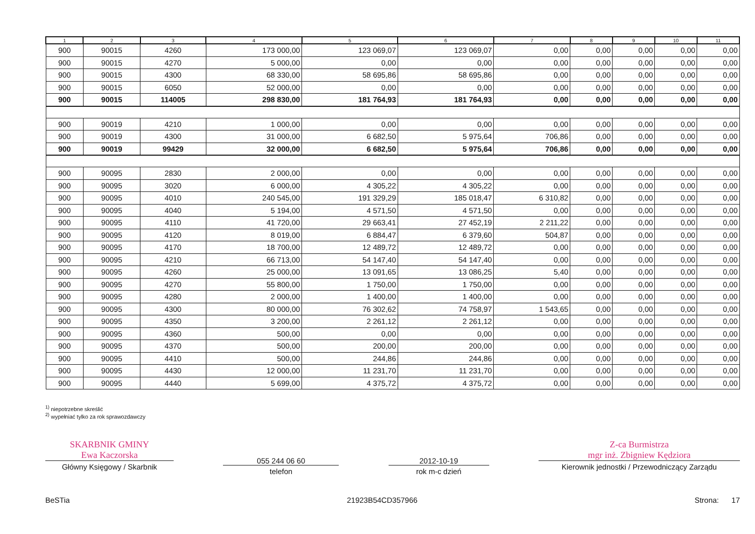| 1 | 2 | 3 | 4 | 5 | 6 | 7 | 8 | 9 | 10 | 11 |
| --- | --- | --- | --- | --- | --- | --- | --- | --- | --- | --- |
| 900 | 90015 | 4260 | 173 000,00 | 123 069,07 | 123 069,07 | 0,00 | 0,00 | 0,00 | 0,00 | 0,00 |
| 900 | 90015 | 4270 | 5 000,00 | 0,00 | 0,00 | 0,00 | 0,00 | 0,00 | 0,00 | 0,00 |
| 900 | 90015 | 4300 | 68 330,00 | 58 695,86 | 58 695,86 | 0,00 | 0,00 | 0,00 | 0,00 | 0,00 |
| 900 | 90015 | 6050 | 52 000,00 | 0,00 | 0,00 | 0,00 | 0,00 | 0,00 | 0,00 | 0,00 |
| 900 | 90015 | 114005 | 298 830,00 | 181 764,93 | 181 764,93 | 0,00 | 0,00 | 0,00 | 0,00 | 0,00 |
| 900 | 90019 | 4210 | 1 000,00 | 0,00 | 0,00 | 0,00 | 0,00 | 0,00 | 0,00 | 0,00 |
| 900 | 90019 | 4300 | 31 000,00 | 6 682,50 | 5 975,64 | 706,86 | 0,00 | 0,00 | 0,00 | 0,00 |
| 900 | 90019 | 99429 | 32 000,00 | 6 682,50 | 5 975,64 | 706,86 | 0,00 | 0,00 | 0,00 | 0,00 |
| 900 | 90095 | 2830 | 2 000,00 | 0,00 | 0,00 | 0,00 | 0,00 | 0,00 | 0,00 | 0,00 |
| 900 | 90095 | 3020 | 6 000,00 | 4 305,22 | 4 305,22 | 0,00 | 0,00 | 0,00 | 0,00 | 0,00 |
| 900 | 90095 | 4010 | 240 545,00 | 191 329,29 | 185 018,47 | 6 310,82 | 0,00 | 0,00 | 0,00 | 0,00 |
| 900 | 90095 | 4040 | 5 194,00 | 4 571,50 | 4 571,50 | 0,00 | 0,00 | 0,00 | 0,00 | 0,00 |
| 900 | 90095 | 4110 | 41 720,00 | 29 663,41 | 27 452,19 | 2 211,22 | 0,00 | 0,00 | 0,00 | 0,00 |
| 900 | 90095 | 4120 | 8 019,00 | 6 884,47 | 6 379,60 | 504,87 | 0,00 | 0,00 | 0,00 | 0,00 |
| 900 | 90095 | 4170 | 18 700,00 | 12 489,72 | 12 489,72 | 0,00 | 0,00 | 0,00 | 0,00 | 0,00 |
| 900 | 90095 | 4210 | 66 713,00 | 54 147,40 | 54 147,40 | 0,00 | 0,00 | 0,00 | 0,00 | 0,00 |
| 900 | 90095 | 4260 | 25 000,00 | 13 091,65 | 13 086,25 | 5,40 | 0,00 | 0,00 | 0,00 | 0,00 |
| 900 | 90095 | 4270 | 55 800,00 | 1 750,00 | 1 750,00 | 0,00 | 0,00 | 0,00 | 0,00 | 0,00 |
| 900 | 90095 | 4280 | 2 000,00 | 1 400,00 | 1 400,00 | 0,00 | 0,00 | 0,00 | 0,00 | 0,00 |
| 900 | 90095 | 4300 | 80 000,00 | 76 302,62 | 74 758,97 | 1 543,65 | 0,00 | 0,00 | 0,00 | 0,00 |
| 900 | 90095 | 4350 | 3 200,00 | 2 261,12 | 2 261,12 | 0,00 | 0,00 | 0,00 | 0,00 | 0,00 |
| 900 | 90095 | 4360 | 500,00 | 0,00 | 0,00 | 0,00 | 0,00 | 0,00 | 0,00 | 0,00 |
| 900 | 90095 | 4370 | 500,00 | 200,00 | 200,00 | 0,00 | 0,00 | 0,00 | 0,00 | 0,00 |
| 900 | 90095 | 4410 | 500,00 | 244,86 | 244,86 | 0,00 | 0,00 | 0,00 | 0,00 | 0,00 |
| 900 | 90095 | 4430 | 12 000,00 | 11 231,70 | 11 231,70 | 0,00 | 0,00 | 0,00 | 0,00 | 0,00 |
| 900 | 90095 | 4440 | 5 699,00 | 4 375,72 | 4 375,72 | 0,00 | 0,00 | 0,00 | 0,00 | 0,00 |
<sup>1)</sup> niepotrzebne skreślić
<sup>2)</sup> wypełniać tylko za rok sprawozdawczy
SKARBNIK GMINY
Ewa Kaczorska
Główny Księgowy / Skarbnik
055 244 06 60
telefon
2012-10-19
rok m-c dzień
Z-ca Burmistrza
mgr inż. Zbigniew Kędziora
Kierownik jednostki / Przewodniczący Zarządu
BeSTia 21923B54CD357966 Strona: 17